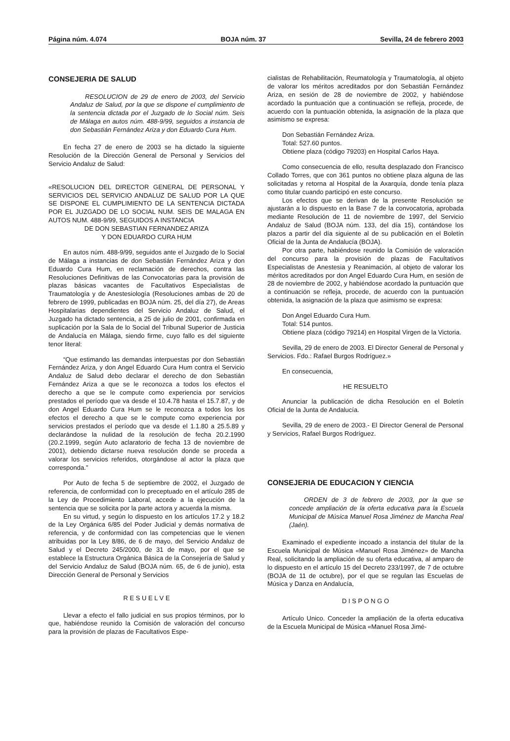Página núm. 4.074 BOJA núm. 37 Sevilla, 24 de febrero 2003
CONSEJERIA DE SALUD
RESOLUCION de 29 de enero de 2003, del Servicio Andaluz de Salud, por la que se dispone el cumplimiento de la sentencia dictada por el Juzgado de lo Social núm. Seis de Málaga en autos núm. 488-9/99, seguidos a instancia de don Sebastián Fernández Ariza y don Eduardo Cura Hum.
En fecha 27 de enero de 2003 se ha dictado la siguiente Resolución de la Dirección General de Personal y Servicios del Servicio Andaluz de Salud:
«RESOLUCION DEL DIRECTOR GENERAL DE PERSONAL Y SERVICIOS DEL SERVICIO ANDALUZ DE SALUD POR LA QUE SE DISPONE EL CUMPLIMIENTO DE LA SENTENCIA DICTADA POR EL JUZGADO DE LO SOCIAL NUM. SEIS DE MALAGA EN AUTOS NUM. 488-9/99, SEGUIDOS A INSTANCIA
DE DON SEBASTIAN FERNANDEZ ARIZA
Y DON EDUARDO CURA HUM
En autos núm. 488-9/99, seguidos ante el Juzgado de lo Social de Málaga a instancias de don Sebastián Fernández Ariza y don Eduardo Cura Hum, en reclamación de derechos, contra las Resoluciones Definitivas de las Convocatorias para la provisión de plazas básicas vacantes de Facultativos Especialistas de Traumatología y de Anestesiología (Resoluciones ambas de 20 de febrero de 1999, publicadas en BOJA núm. 25, del día 27), de Areas Hospitalarias dependientes del Servicio Andaluz de Salud, el Juzgado ha dictado sentencia, a 25 de julio de 2001, confirmada en suplicación por la Sala de lo Social del Tribunal Superior de Justicia de Andalucía en Málaga, siendo firme, cuyo fallo es del siguiente tenor literal:
“Que estimando las demandas interpuestas por don Sebastián Fernández Ariza, y don Angel Eduardo Cura Hum contra el Servicio Andaluz de Salud debo declarar el derecho de don Sebastián Fernández Ariza a que se le reconozca a todos los efectos el derecho a que se le compute como experiencia por servicios prestados el período que va desde el 10.4.78 hasta el 15.7.87, y de don Angel Eduardo Cura Hum se le reconozca a todos los los efectos el derecho a que se le compute como experiencia por servicios prestados el período que va desde el 1.1.80 a 25.5.89 y declarándose la nulidad de la resolución de fecha 20.2.1990 (20.2.1999, según Auto aclaratorio de fecha 13 de noviembre de 2001), debiendo dictarse nueva resolución donde se proceda a valorar los servicios referidos, otorgándose al actor la plaza que corresponda.”
Por Auto de fecha 5 de septiembre de 2002, el Juzgado de referencia, de conformidad con lo preceptuado en el artículo 285 de la Ley de Procedimiento Laboral, accede a la ejecución de la sentencia que se solicita por la parte actora y acuerda la misma.
En su virtud, y según lo dispuesto en los artículos 17.2 y 18.2 de la Ley Orgánica 6/85 del Poder Judicial y demás normativa de referencia, y de conformidad con las competencias que le vienen atribuidas por la Ley 8/86, de 6 de mayo, del Servicio Andaluz de Salud y el Decreto 245/2000, de 31 de mayo, por el que se establece la Estructura Orgánica Básica de la Consejería de Salud y del Servicio Andaluz de Salud (BOJA núm. 65, de 6 de junio), esta Dirección General de Personal y Servicios
R E S U E L V E
Llevar a efecto el fallo judicial en sus propios términos, por lo que, habiéndose reunido la Comisión de valoración del concurso para la provisión de plazas de Facultativos Espe-
cialistas de Rehabilitación, Reumatología y Traumatología, al objeto de valorar los méritos acreditados por don Sebastián Fernández Ariza, en sesión de 28 de noviembre de 2002, y habiéndose acordado la puntuación que a continuación se refleja, procede, de acuerdo con la puntuación obtenida, la asignación de la plaza que asimismo se expresa:
Don Sebastián Fernández Ariza.
Total: 527.60 puntos.
Obtiene plaza (código 79203) en Hospital Carlos Haya.
Como consecuencia de ello, resulta desplazado don Francisco Collado Torres, que con 361 puntos no obtiene plaza alguna de las solicitadas y retorna al Hospital de la Axarquía, donde tenía plaza como titular cuando participó en este concurso.
Los efectos que se derivan de la presente Resolución se ajustarán a lo dispuesto en la Base 7 de la convocatoria, aprobada mediante Resolución de 11 de noviembre de 1997, del Servicio Andaluz de Salud (BOJA núm. 133, del día 15), contándose los plazos a partir del día siguiente al de su publicación en el Boletín Oficial de la Junta de Andalucía (BOJA).
Por otra parte, habiéndose reunido la Comisión de valoración del concurso para la provisión de plazas de Facultativos Especialistas de Anestesia y Reanimación, al objeto de valorar los méritos acreditados por don Angel Eduardo Cura Hum, en sesión de 28 de noviembre de 2002, y habiéndose acordado la puntuación que a continuación se refleja, procede, de acuerdo con la puntuación obtenida, la asignación de la plaza que asimismo se expresa:
Don Angel Eduardo Cura Hum.
Total: 514 puntos.
Obtiene plaza (código 79214) en Hospital Virgen de la Victoria.
Sevilla, 29 de enero de 2003. El Director General de Personal y Servicios. Fdo.: Rafael Burgos Rodríguez.»
En consecuencia,
HE RESUELTO
Anunciar la publicación de dicha Resolución en el Boletín Oficial de la Junta de Andalucía.
Sevilla, 29 de enero de 2003.- El Director General de Personal y Servicios, Rafael Burgos Rodríguez.
CONSEJERIA DE EDUCACION Y CIENCIA
ORDEN de 3 de febrero de 2003, por la que se concede ampliación de la oferta educativa para la Escuela Municipal de Música Manuel Rosa Jiménez de Mancha Real (Jaén).
Examinado el expediente incoado a instancia del titular de la Escuela Municipal de Música «Manuel Rosa Jiménez» de Mancha Real, solicitando la ampliación de su oferta educativa, al amparo de lo dispuesto en el artículo 15 del Decreto 233/1997, de 7 de octubre (BOJA de 11 de octubre), por el que se regulan las Escuelas de Música y Danza en Andalucía,
D I S P O N G O
Artículo Unico. Conceder la ampliación de la oferta educativa de la Escuela Municipal de Música «Manuel Rosa Jimé-